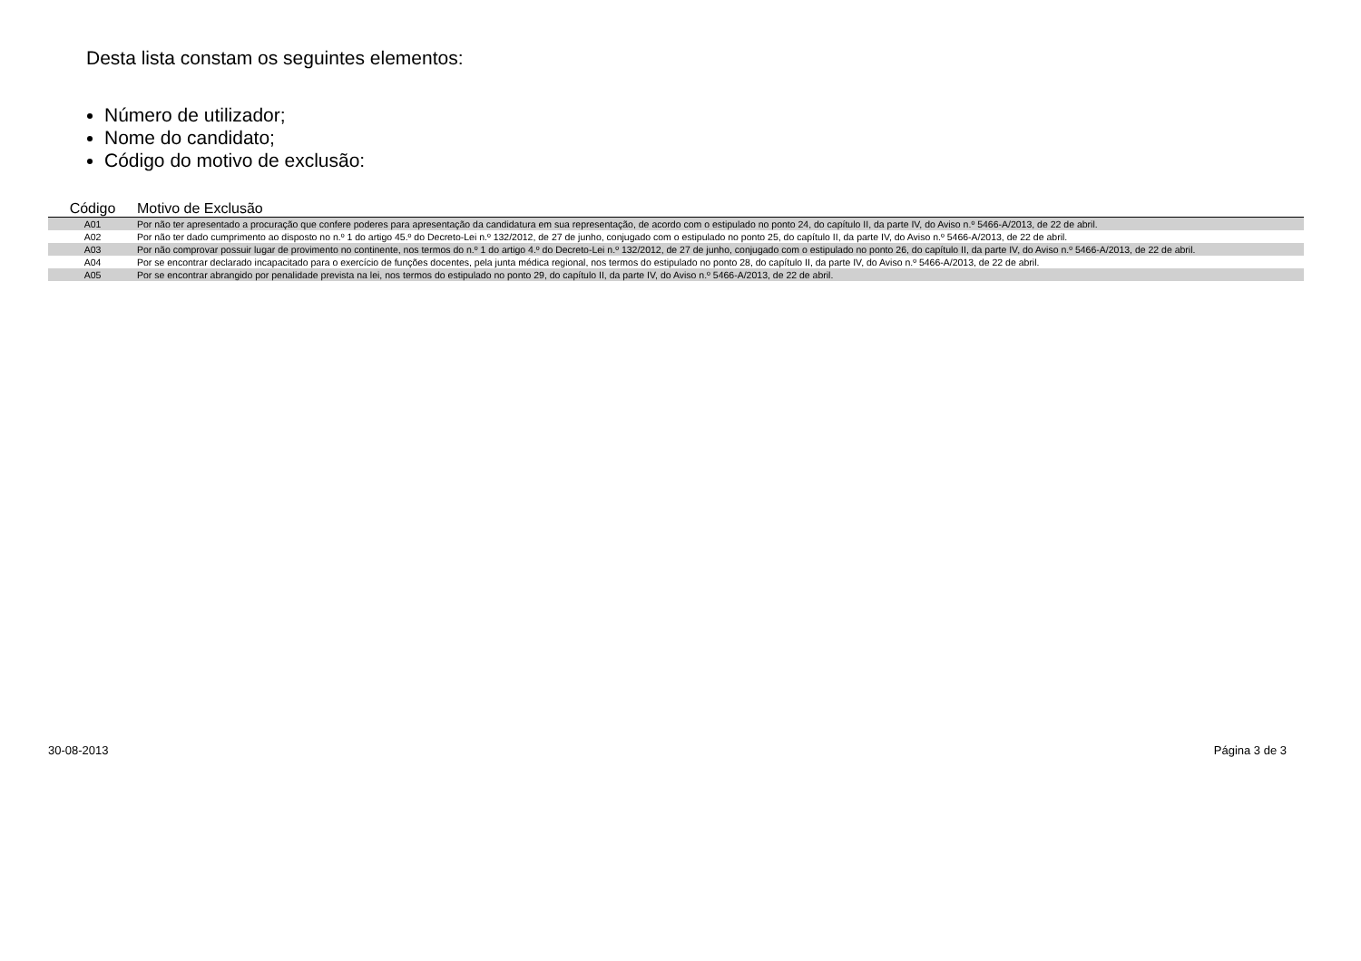Desta lista constam os seguintes elementos:
Número de utilizador;
Nome do candidato;
Código do motivo de exclusão:
| Código | Motivo de Exclusão |
| --- | --- |
| A01 | Por não ter apresentado a procuração que confere poderes para apresentação da candidatura em sua representação, de acordo com o estipulado no ponto 24, do capítulo II, da parte IV, do Aviso n.º 5466-A/2013, de 22 de abril. |
| A02 | Por não ter dado cumprimento ao disposto no n.º 1 do artigo 45.º do Decreto-Lei n.º 132/2012, de 27 de junho, conjugado com o estipulado no ponto 25, do capítulo II, da parte IV, do Aviso n.º 5466-A/2013, de 22 de abril. |
| A03 | Por não comprovar possuir lugar de provimento no continente, nos termos do n.º 1 do artigo 4.º do Decreto-Lei n.º 132/2012, de 27 de junho, conjugado com o estipulado no ponto 26, do capítulo II, da parte IV, do Aviso n.º 5466-A/2013, de 22 de abril. |
| A04 | Por se encontrar declarado incapacitado para o exercício de funções docentes, pela junta médica regional, nos termos do estipulado no ponto 28, do capítulo II, da parte IV, do Aviso n.º 5466-A/2013, de 22 de abril. |
| A05 | Por se encontrar abrangido por penalidade prevista na lei, nos termos do estipulado no ponto 29, do capítulo II, da parte IV, do Aviso n.º 5466-A/2013, de 22 de abril. |
30-08-2013 Página 3 de 3